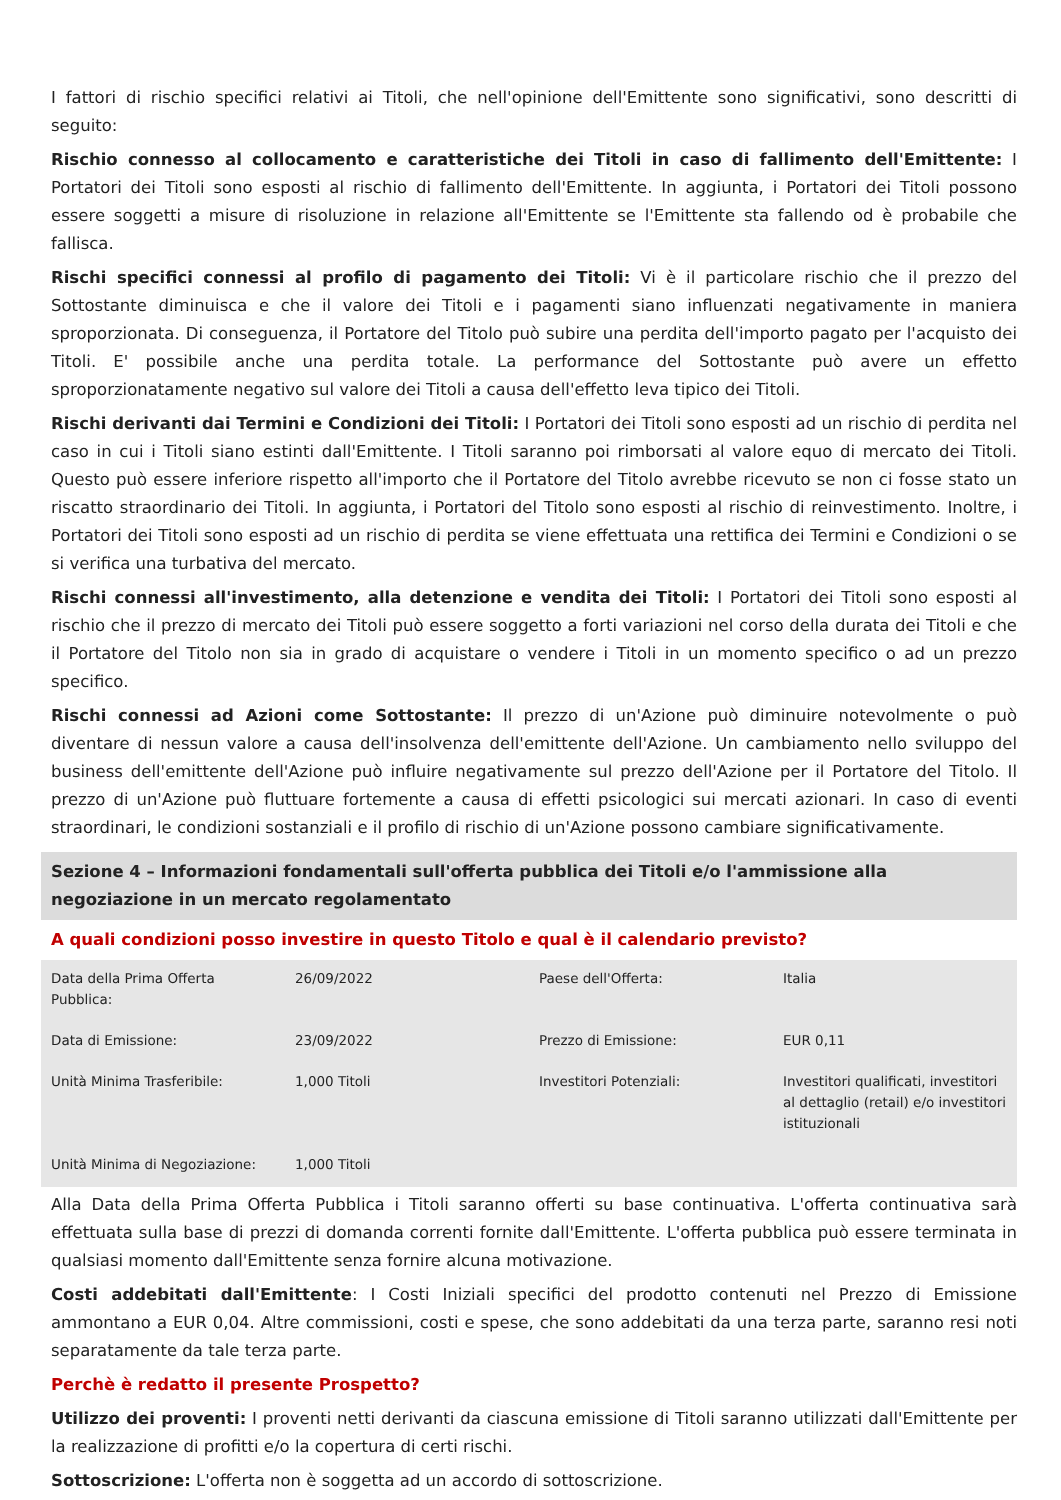I fattori di rischio specifici relativi ai Titoli, che nell'opinione dell'Emittente sono significativi, sono descritti di seguito:
Rischio connesso al collocamento e caratteristiche dei Titoli in caso di fallimento dell'Emittente: I Portatori dei Titoli sono esposti al rischio di fallimento dell'Emittente. In aggiunta, i Portatori dei Titoli possono essere soggetti a misure di risoluzione in relazione all'Emittente se l'Emittente sta fallendo od è probabile che fallisca.
Rischi specifici connessi al profilo di pagamento dei Titoli: Vi è il particolare rischio che il prezzo del Sottostante diminuisca e che il valore dei Titoli e i pagamenti siano influenzati negativamente in maniera sproporzionata. Di conseguenza, il Portatore del Titolo può subire una perdita dell'importo pagato per l'acquisto dei Titoli. E' possibile anche una perdita totale. La performance del Sottostante può avere un effetto sproporzionatamente negativo sul valore dei Titoli a causa dell'effetto leva tipico dei Titoli.
Rischi derivanti dai Termini e Condizioni dei Titoli: I Portatori dei Titoli sono esposti ad un rischio di perdita nel caso in cui i Titoli siano estinti dall'Emittente. I Titoli saranno poi rimborsati al valore equo di mercato dei Titoli. Questo può essere inferiore rispetto all'importo che il Portatore del Titolo avrebbe ricevuto se non ci fosse stato un riscatto straordinario dei Titoli. In aggiunta, i Portatori del Titolo sono esposti al rischio di reinvestimento. Inoltre, i Portatori dei Titoli sono esposti ad un rischio di perdita se viene effettuata una rettifica dei Termini e Condizioni o se si verifica una turbativa del mercato.
Rischi connessi all'investimento, alla detenzione e vendita dei Titoli: I Portatori dei Titoli sono esposti al rischio che il prezzo di mercato dei Titoli può essere soggetto a forti variazioni nel corso della durata dei Titoli e che il Portatore del Titolo non sia in grado di acquistare o vendere i Titoli in un momento specifico o ad un prezzo specifico.
Rischi connessi ad Azioni come Sottostante: Il prezzo di un'Azione può diminuire notevolmente o può diventare di nessun valore a causa dell'insolvenza dell'emittente dell'Azione. Un cambiamento nello sviluppo del business dell'emittente dell'Azione può influire negativamente sul prezzo dell'Azione per il Portatore del Titolo. Il prezzo di un'Azione può fluttuare fortemente a causa di effetti psicologici sui mercati azionari. In caso di eventi straordinari, le condizioni sostanziali e il profilo di rischio di un'Azione possono cambiare significativamente.
Sezione 4 – Informazioni fondamentali sull'offerta pubblica dei Titoli e/o l'ammissione alla negoziazione in un mercato regolamentato
A quali condizioni posso investire in questo Titolo e qual è il calendario previsto?
| Data della Prima Offerta Pubblica: | 26/09/2022 | Paese dell'Offerta: | Italia |
| Data di Emissione: | 23/09/2022 | Prezzo di Emissione: | EUR 0,11 |
| Unità Minima Trasferibile: | 1,000 Titoli | Investitori Potenziali: | Investitori qualificati, investitori al dettaglio (retail) e/o investitori istituzionali |
| Unità Minima di Negoziazione: | 1,000 Titoli | | |
Alla Data della Prima Offerta Pubblica i Titoli saranno offerti su base continuativa. L'offerta continuativa sarà effettuata sulla base di prezzi di domanda correnti fornite dall'Emittente. L'offerta pubblica può essere terminata in qualsiasi momento dall'Emittente senza fornire alcuna motivazione.
Costi addebitati dall'Emittente: I Costi Iniziali specifici del prodotto contenuti nel Prezzo di Emissione ammontano a EUR 0,04. Altre commissioni, costi e spese, che sono addebitati da una terza parte, saranno resi noti separatamente da tale terza parte.
Perchè è redatto il presente Prospetto?
Utilizzo dei proventi: I proventi netti derivanti da ciascuna emissione di Titoli saranno utilizzati dall'Emittente per la realizzazione di profitti e/o la copertura di certi rischi.
Sottoscrizione: L'offerta non è soggetta ad un accordo di sottoscrizione.